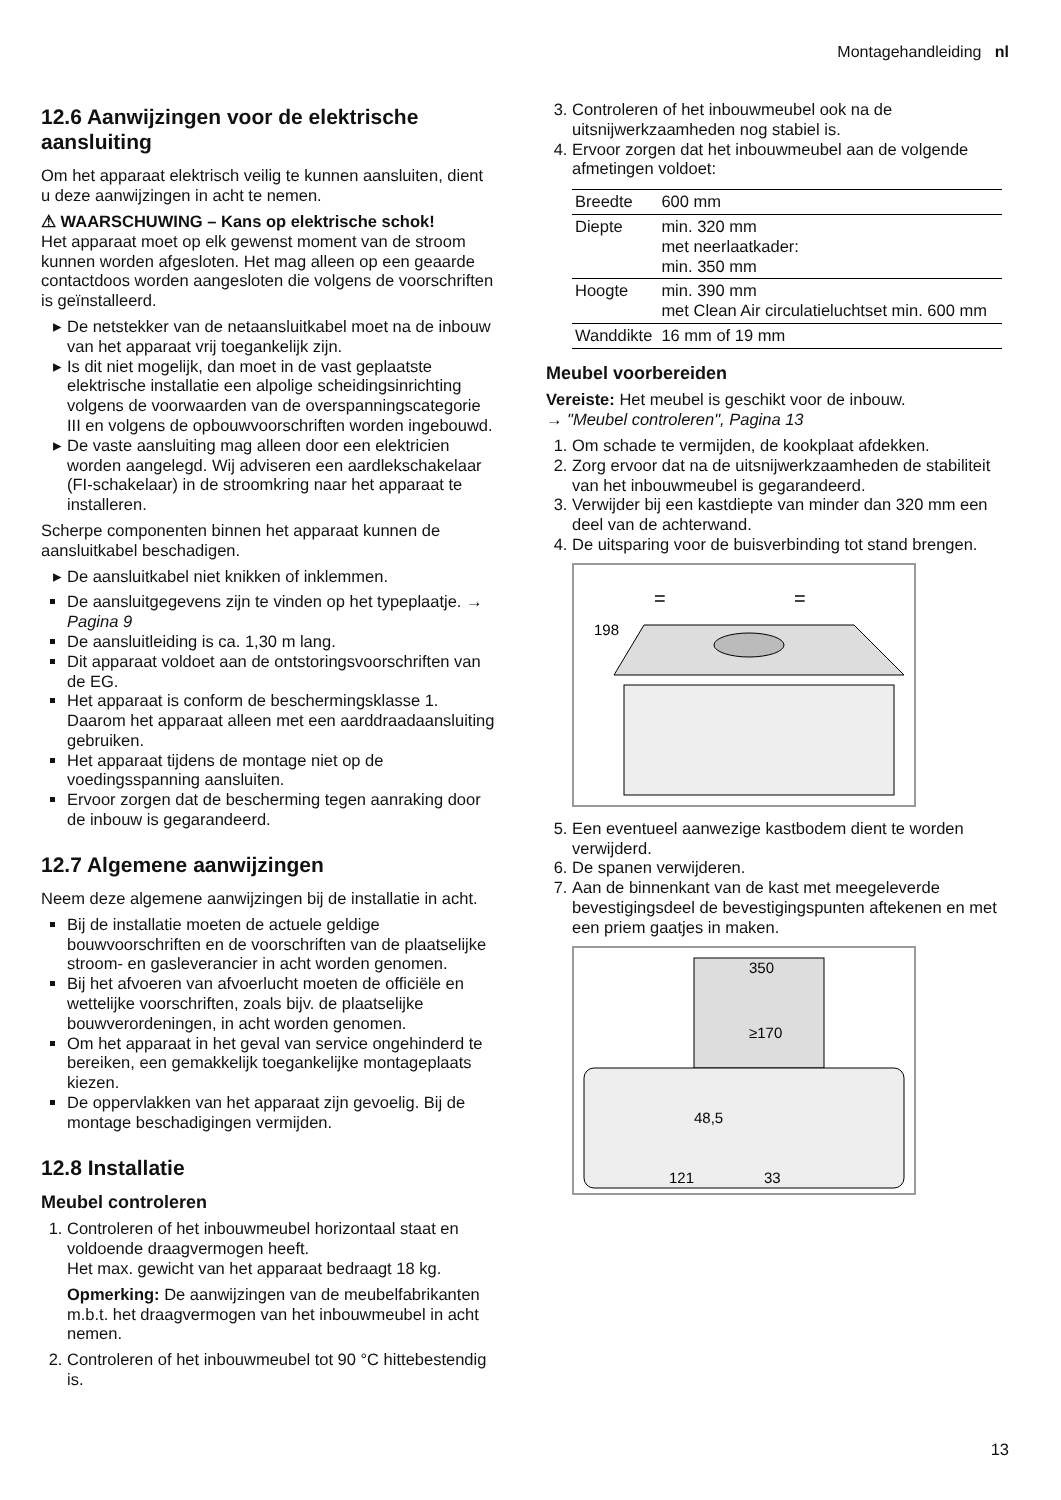Montagehandleiding nl
12.6 Aanwijzingen voor de elektrische aansluiting
Om het apparaat elektrisch veilig te kunnen aansluiten, dient u deze aanwijzingen in acht te nemen.
⚠ WAARSCHUWING – Kans op elektrische schok!
Het apparaat moet op elk gewenst moment van de stroom kunnen worden afgesloten. Het mag alleen op een geaarde contactdoos worden aangesloten die volgens de voorschriften is geïnstalleerd.
De netstekker van de netaansluitkabel moet na de inbouw van het apparaat vrij toegankelijk zijn.
Is dit niet mogelijk, dan moet in de vast geplaatste elektrische installatie een alpolige scheidingsinrichting volgens de voorwaarden van de overspanningscategorie III en volgens de opbouwvoorschriften worden ingebouwd.
De vaste aansluiting mag alleen door een elektricien worden aangelegd. Wij adviseren een aardlekschakelaar (FI-schakelaar) in de stroomkring naar het apparaat te installeren.
Scherpe componenten binnen het apparaat kunnen de aansluitkabel beschadigen.
De aansluitkabel niet knikken of inklemmen.
De aansluitgegevens zijn te vinden op het typeplaatje. → Pagina 9
De aansluitleiding is ca. 1,30 m lang.
Dit apparaat voldoet aan de ontstoringsvoorschriften van de EG.
Het apparaat is conform de beschermingsklasse 1. Daarom het apparaat alleen met een aarddraadaansluiting gebruiken.
Het apparaat tijdens de montage niet op de voedingsspanning aansluiten.
Ervoor zorgen dat de bescherming tegen aanraking door de inbouw is gegarandeerd.
12.7 Algemene aanwijzingen
Neem deze algemene aanwijzingen bij de installatie in acht.
Bij de installatie moeten de actuele geldige bouwvoorschriften en de voorschriften van de plaatselijke stroom- en gasleverancier in acht worden genomen.
Bij het afvoeren van afvoerlucht moeten de officiële en wettelijke voorschriften, zoals bijv. de plaatselijke bouwverordeningen, in acht worden genomen.
Om het apparaat in het geval van service ongehinderd te bereiken, een gemakkelijk toegankelijke montageplaats kiezen.
De oppervlakken van het apparaat zijn gevoelig. Bij de montage beschadigingen vermijden.
12.8 Installatie
Meubel controleren
1. Controleren of het inbouwmeubel horizontaal staat en voldoende draagvermogen heeft.
Het max. gewicht van het apparaat bedraagt 18 kg.
Opmerking: De aanwijzingen van de meubelfabrikanten m.b.t. het draagvermogen van het inbouwmeubel in acht nemen.
2. Controleren of het inbouwmeubel tot 90 °C hittebestendig is.
3. Controleren of het inbouwmeubel ook na de uitsnijwerkzaamheden nog stabiel is.
4. Ervoor zorgen dat het inbouwmeubel aan de volgende afmetingen voldoet:
| Breedte | 600 mm |
| Diepte | min. 320 mm met neerlaatkader: min. 350 mm |
| Hoogte | min. 390 mm met Clean Air circulatieluchtset min. 600 mm |
| Wanddikte | 16 mm of 19 mm |
Meubel voorbereiden
Vereiste: Het meubel is geschikt voor de inbouw.
→ "Meubel controleren", Pagina 13
1. Om schade te vermijden, de kookplaat afdekken.
2. Zorg ervoor dat na de uitsnijwerkzaamheden de stabiliteit van het inbouwmeubel is gegarandeerd.
3. Verwijder bij een kastdiepte van minder dan 320 mm een deel van de achterwand.
4. De uitsparing voor de buisverbinding tot stand brengen.
=
=
198
5. Een eventueel aanwezige kastbodem dient te worden verwijderd.
6. De spanen verwijderen.
7. Aan de binnenkant van de kast met meegeleverde bevestigingsdeel de bevestigingspunten aftekenen en met een priem gaatjes in maken.
350
≥170
48,5
121
33
13